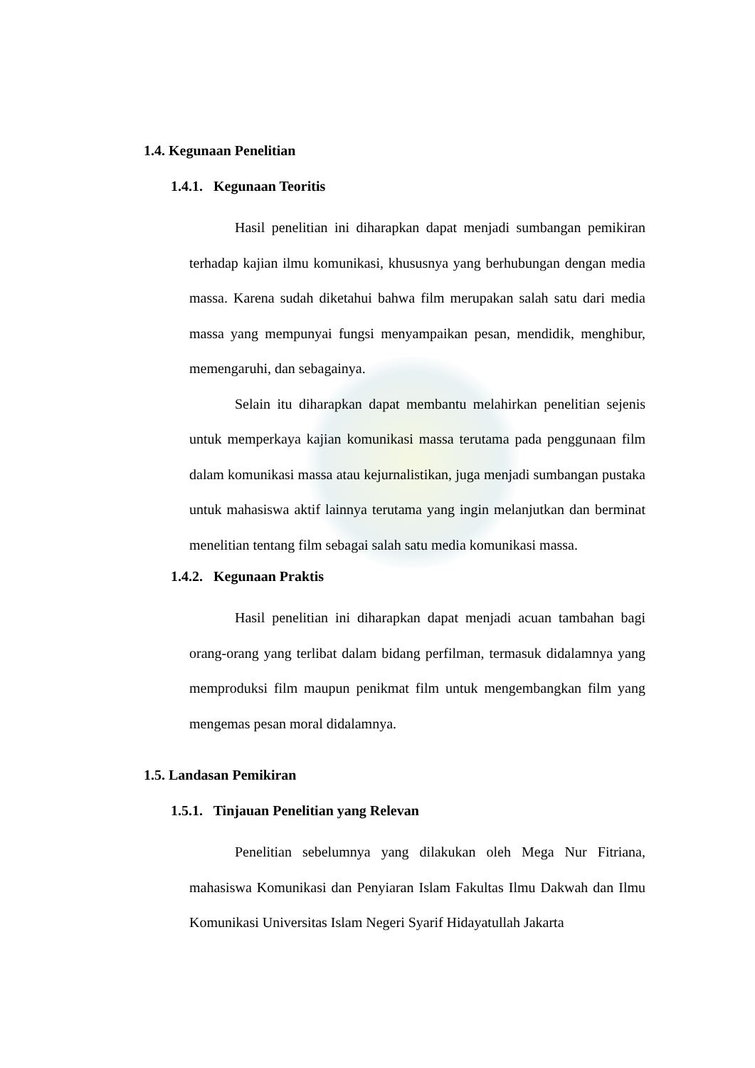1.4. Kegunaan Penelitian
1.4.1. Kegunaan Teoritis
Hasil penelitian ini diharapkan dapat menjadi sumbangan pemikiran terhadap kajian ilmu komunikasi, khususnya yang berhubungan dengan media massa. Karena sudah diketahui bahwa film merupakan salah satu dari media massa yang mempunyai fungsi menyampaikan pesan, mendidik, menghibur, memengaruhi, dan sebagainya.
Selain itu diharapkan dapat membantu melahirkan penelitian sejenis untuk memperkaya kajian komunikasi massa terutama pada penggunaan film dalam komunikasi massa atau kejurnalistikan, juga menjadi sumbangan pustaka untuk mahasiswa aktif lainnya terutama yang ingin melanjutkan dan berminat menelitian tentang film sebagai salah satu media komunikasi massa.
1.4.2. Kegunaan Praktis
Hasil penelitian ini diharapkan dapat menjadi acuan tambahan bagi orang-orang yang terlibat dalam bidang perfilman, termasuk didalamnya yang memproduksi film maupun penikmat film untuk mengembangkan film yang mengemas pesan moral didalamnya.
1.5. Landasan Pemikiran
1.5.1. Tinjauan Penelitian yang Relevan
Penelitian sebelumnya yang dilakukan oleh Mega Nur Fitriana, mahasiswa Komunikasi dan Penyiaran Islam Fakultas Ilmu Dakwah dan Ilmu Komunikasi Universitas Islam Negeri Syarif Hidayatullah Jakarta